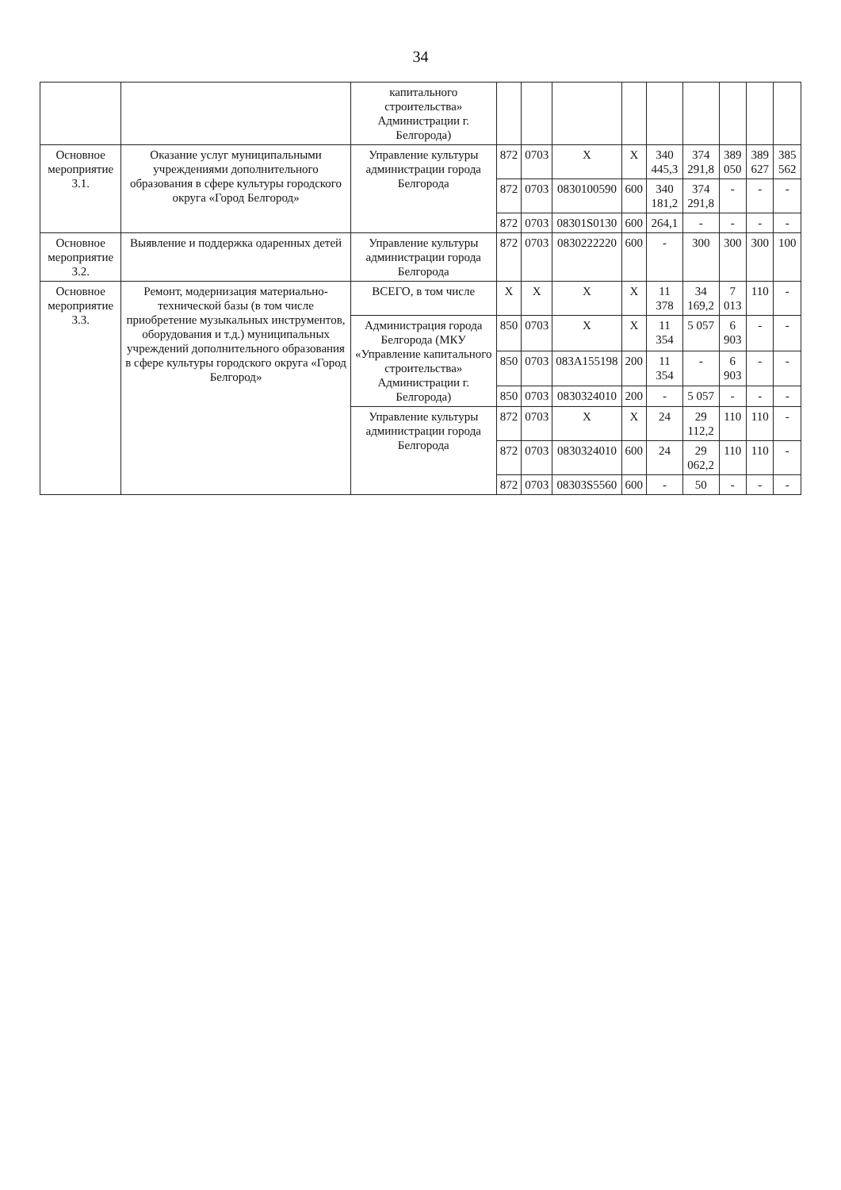34
| | | капитального строительства» Администрации г. Белгорода) | | | | | | | | | |
| Основное мероприятие 3.1. | Оказание услуг муниципальными учреждениями дополнительного образования в сфере культуры городского округа «Город Белгород» | Управление культуры администрации города Белгорода | 872 | 0703 | X | X | 340 445,3 | 374 291,8 | 389 050 | 389 627 | 385 562 |
| | | | 872 | 0703 | 0830100590 | 600 | 340 181,2 | 374 291,8 | - | - | - |
| | | | 872 | 0703 | 08301S0130 | 600 | 264,1 | - | - | - | - |
| Основное мероприятие 3.2. | Выявление и поддержка одаренных детей | Управление культуры администрации города Белгорода | 872 | 0703 | 0830222220 | 600 | - | 300 | 300 | 300 | 100 |
| Основное мероприятие 3.3. | Ремонт, модернизация материально-технической базы (в том числе приобретение музыкальных инструментов, оборудования и т.д.) муниципальных учреждений дополнительного образования в сфере культуры городского округа «Город Белгород» | ВСЕГО, в том числе | X | X | X | X | 11 378 | 34 169,2 | 7 013 | 110 | - |
| | | Администрация города Белгорода (МКУ «Управление капитального строительства» Администрации г. Белгорода) | 850 | 0703 | X | X | 11 354 | 5 057 | 6 903 | - | - |
| | | | 850 | 0703 | 083A155198 | 200 | 11 354 | - | 6 903 | - | - |
| | | | 850 | 0703 | 0830324010 | 200 | - | 5 057 | - | - | - |
| | | Управление культуры администрации города Белгорода | 872 | 0703 | X | X | 24 | 29 112,2 | 110 | 110 | - |
| | | | 872 | 0703 | 0830324010 | 600 | 24 | 29 062,2 | 110 | 110 | - |
| | | | 872 | 0703 | 08303S5560 | 600 | - | 50 | - | - | - |